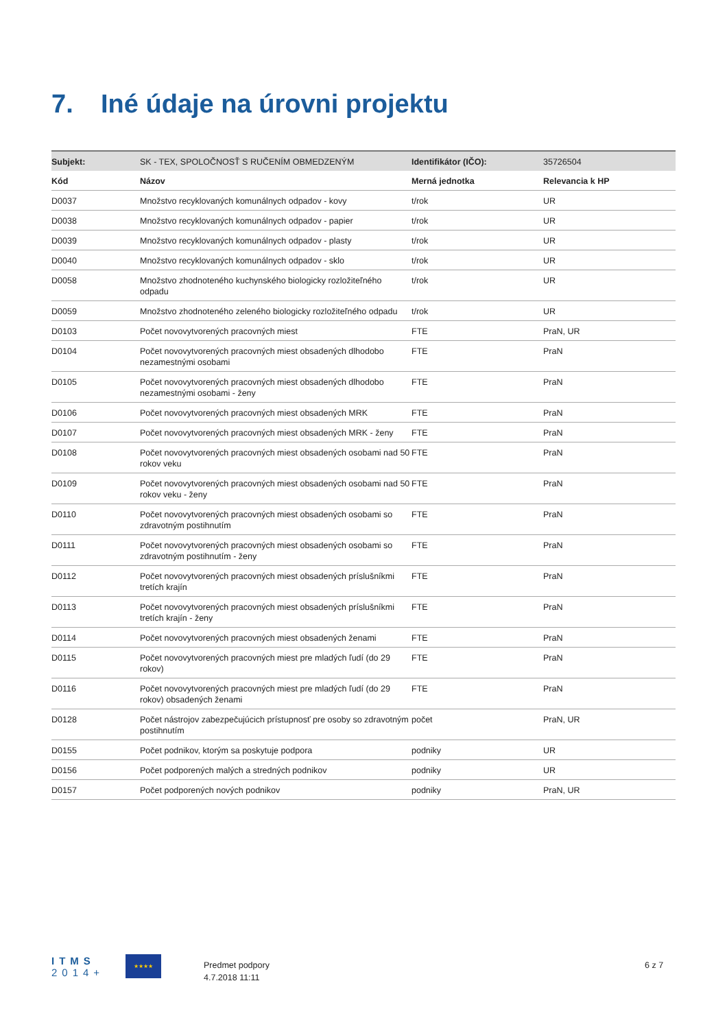7. Iné údaje na úrovni projektu
| Subjekt: | SK - TEX, SPOLOČNOSŤ S RUČENÍM OBMEDZENÝM | Identifikátor (IČO): | 35726504 |
| Kód | Názov | Merná jednotka | Relevancia k HP |
| D0037 | Množstvo recyklovaných komunálnych odpadov - kovy | t/rok | UR |
| D0038 | Množstvo recyklovaných komunálnych odpadov - papier | t/rok | UR |
| D0039 | Množstvo recyklovaných komunálnych odpadov - plasty | t/rok | UR |
| D0040 | Množstvo recyklovaných komunálnych odpadov - sklo | t/rok | UR |
| D0058 | Množstvo zhodnoteného kuchynského biologicky rozložiteľného odpadu | t/rok | UR |
| D0059 | Množstvo zhodnoteného zeleného biologicky rozložiteľného odpadu | t/rok | UR |
| D0103 | Počet novovytvorených pracovných miest | FTE | PraN, UR |
| D0104 | Počet novovytvorených pracovných miest obsadených dlhodobo nezamestnými osobami | FTE | PraN |
| D0105 | Počet novovytvorených pracovných miest obsadených dlhodobo nezamestnými osobami - ženy | FTE | PraN |
| D0106 | Počet novovytvorených pracovných miest obsadených MRK | FTE | PraN |
| D0107 | Počet novovytvorených pracovných miest obsadených MRK - ženy | FTE | PraN |
| D0108 | Počet novovytvorených pracovných miest obsadených osobami nad 50 rokov veku | FTE | PraN |
| D0109 | Počet novovytvorených pracovných miest obsadených osobami nad 50 rokov veku - ženy | FTE | PraN |
| D0110 | Počet novovytvorených pracovných miest obsadených osobami so zdravotným postihnutím | FTE | PraN |
| D0111 | Počet novovytvorených pracovných miest obsadených osobami so zdravotným postihnutím - ženy | FTE | PraN |
| D0112 | Počet novovytvorených pracovných miest obsadených príslušníkmi tretích krajín | FTE | PraN |
| D0113 | Počet novovytvorených pracovných miest obsadených príslušníkmi tretích krajín - ženy | FTE | PraN |
| D0114 | Počet novovytvorených pracovných miest obsadených ženami | FTE | PraN |
| D0115 | Počet novovytvorených pracovných miest pre mladých ľudí (do 29 rokov) | FTE | PraN |
| D0116 | Počet novovytvorených pracovných miest pre mladých ľudí (do 29 rokov) obsadených ženami | FTE | PraN |
| D0128 | Počet nástrojov zabezpečujúcich prístupnosť pre osoby so zdravotným postihnutím | počet | PraN, UR |
| D0155 | Počet podnikov, ktorým sa poskytuje podpora | podniky | UR |
| D0156 | Počet podporených malých a stredných podnikov | podniky | UR |
| D0157 | Počet podporených nových podnikov | podniky | PraN, UR |
ITMS
2014+
★★★★
Predmet podpory
4.7.2018 11:11
6 z 7